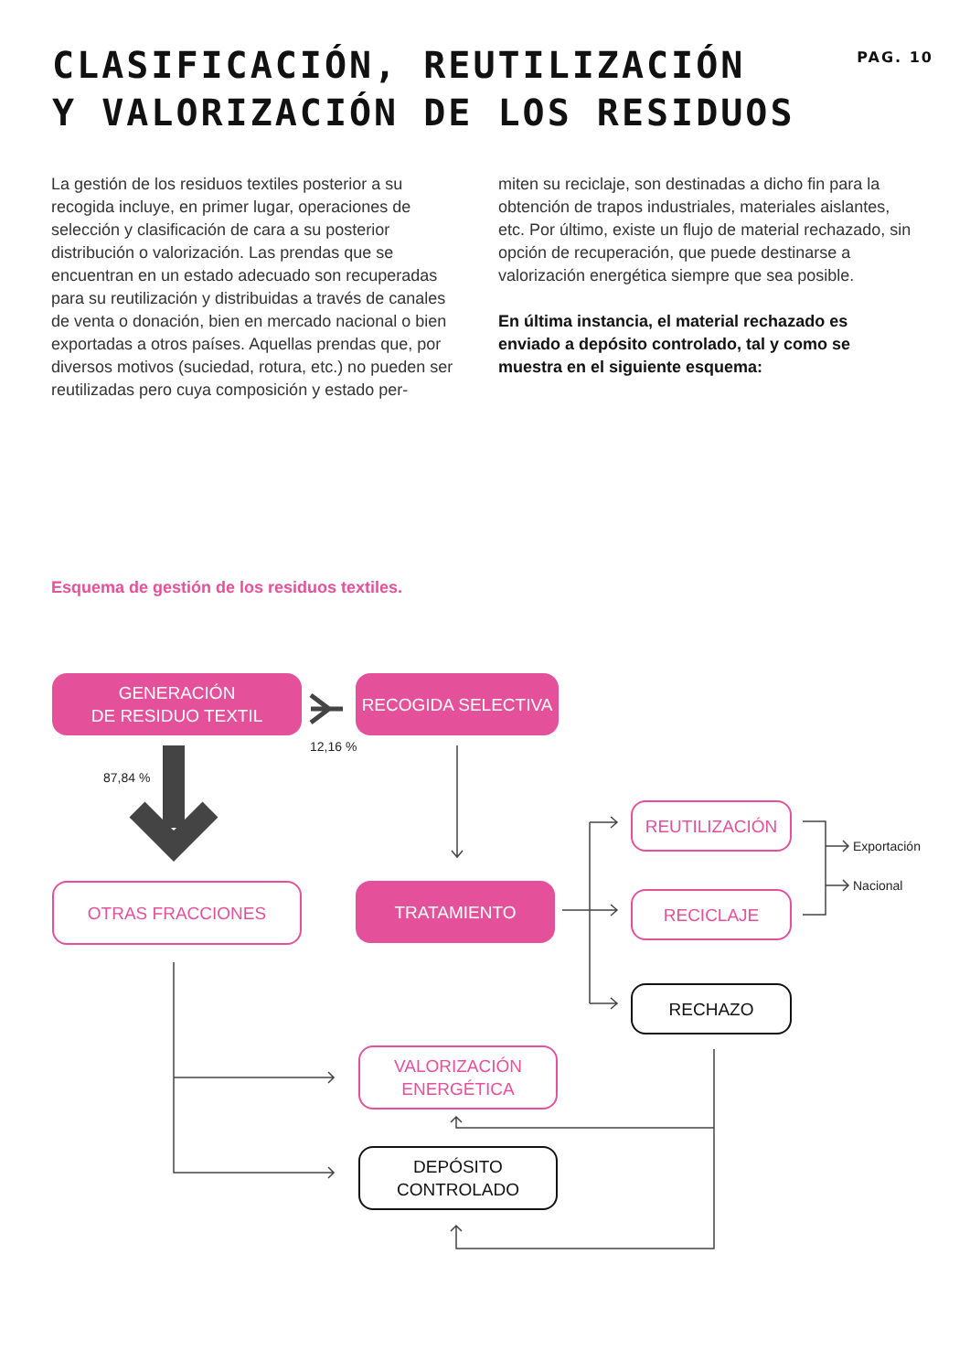CLASIFICACIÓN, REUTILIZACIÓN
Y VALORIZACIÓN DE LOS RESIDUOS
PAG. 10
La gestión de los residuos textiles posterior a su recogida incluye, en primer lugar, operaciones de selección y clasificación de cara a su posterior distribución o valorización. Las prendas que se encuentran en un estado adecuado son recuperadas para su reutilización y distribuidas a través de canales de venta o donación, bien en mercado nacional o bien exportadas a otros países. Aquellas prendas que, por diversos motivos (suciedad, rotura, etc.) no pueden ser reutilizadas pero cuya composición y estado per-
miten su reciclaje, son destinadas a dicho fin para la obtención de trapos industriales, materiales aislantes, etc. Por último, existe un flujo de material rechazado, sin opción de recuperación, que puede destinarse a valorización energética siempre que sea posible.
En última instancia, el material rechazado es enviado a depósito controlado, tal y como se muestra en el siguiente esquema:
Esquema de gestión de los residuos textiles.
GENERACIÓN
DE RESIDUO TEXTIL
RECOGIDA SELECTIVA
12,16 %
87,84 %
OTRAS FRACCIONES TRATAMIENTO
REUTILIZACIÓN
RECICLAJE
RECHAZO
Exportación
Nacional
VALORIZACIÓN
ENERGÉTICA
DEPÓSITO
CONTROLADO